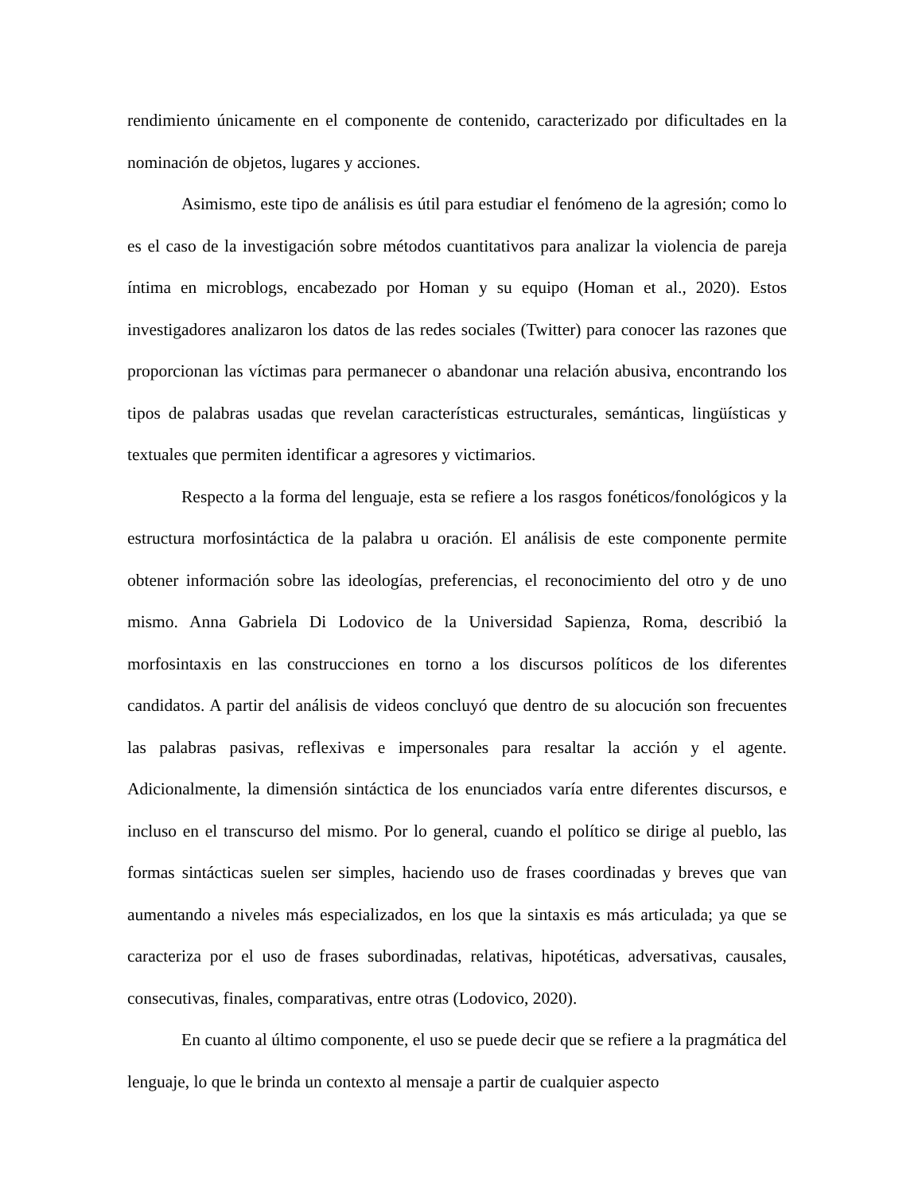rendimiento únicamente en el componente de contenido, caracterizado por dificultades en la nominación de objetos, lugares y acciones.
Asimismo, este tipo de análisis es útil para estudiar el fenómeno de la agresión; como lo es el caso de la investigación sobre métodos cuantitativos para analizar la violencia de pareja íntima en microblogs, encabezado por Homan y su equipo (Homan et al., 2020). Estos investigadores analizaron los datos de las redes sociales (Twitter) para conocer las razones que proporcionan las víctimas para permanecer o abandonar una relación abusiva, encontrando los tipos de palabras usadas que revelan características estructurales, semánticas, lingüísticas y textuales que permiten identificar a agresores y victimarios.
Respecto a la forma del lenguaje, esta se refiere a los rasgos fonéticos/fonológicos y la estructura morfosintáctica de la palabra u oración. El análisis de este componente permite obtener información sobre las ideologías, preferencias, el reconocimiento del otro y de uno mismo. Anna Gabriela Di Lodovico de la Universidad Sapienza, Roma, describió la morfosintaxis en las construcciones en torno a los discursos políticos de los diferentes candidatos. A partir del análisis de videos concluyó que dentro de su alocución son frecuentes las palabras pasivas, reflexivas e impersonales para resaltar la acción y el agente. Adicionalmente, la dimensión sintáctica de los enunciados varía entre diferentes discursos, e incluso en el transcurso del mismo. Por lo general, cuando el político se dirige al pueblo, las formas sintácticas suelen ser simples, haciendo uso de frases coordinadas y breves que van aumentando a niveles más especializados, en los que la sintaxis es más articulada; ya que se caracteriza por el uso de frases subordinadas, relativas, hipotéticas, adversativas, causales, consecutivas, finales, comparativas, entre otras (Lodovico, 2020).
En cuanto al último componente, el uso se puede decir que se refiere a la pragmática del lenguaje, lo que le brinda un contexto al mensaje a partir de cualquier aspecto